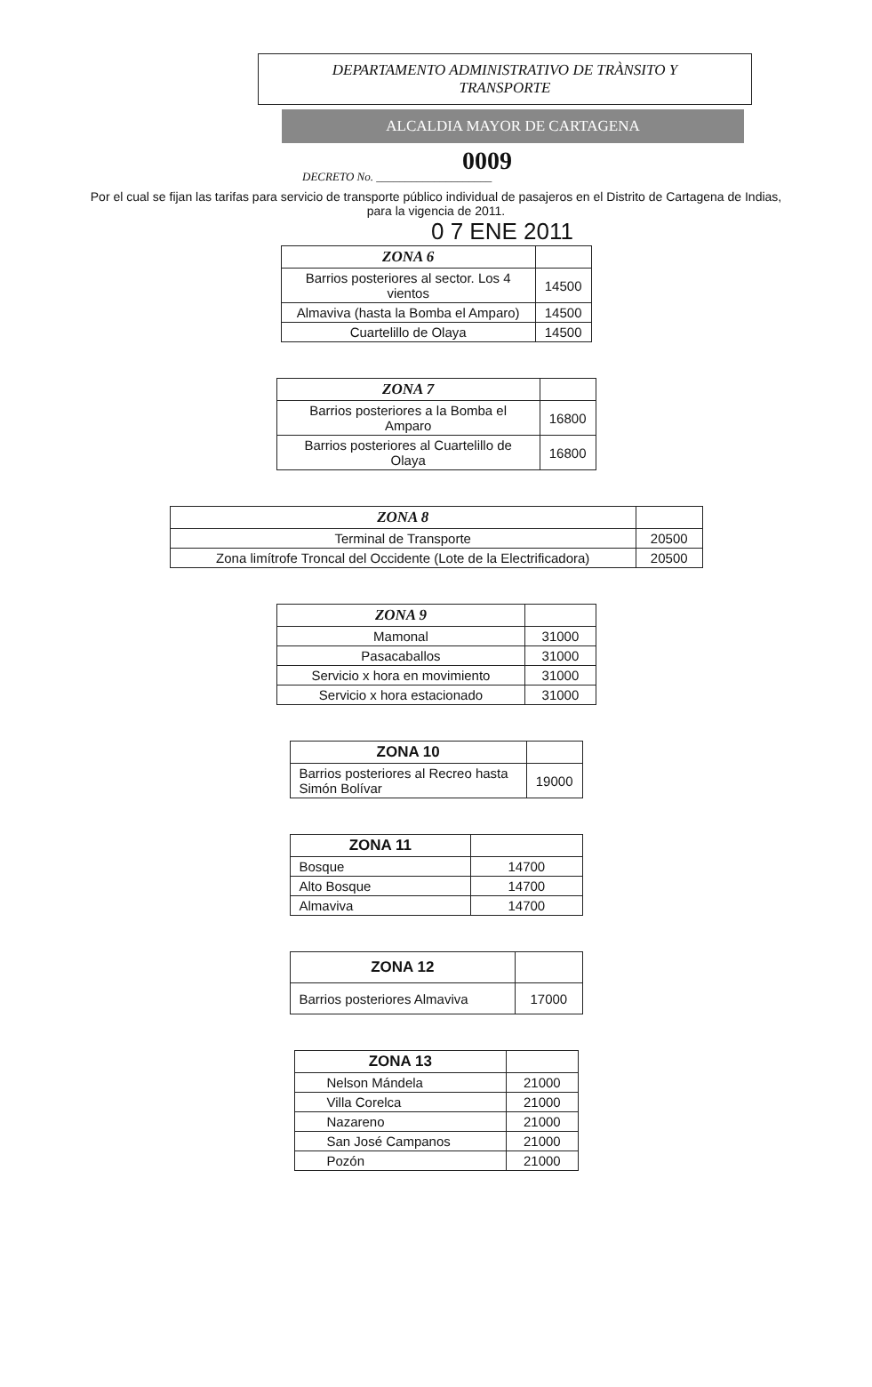DEPARTAMENTO ADMINISTRATIVO DE TRÀNSITO Y
TRANSPORTE
ALCALDIA MAYOR DE CARTAGENA
0009
DECRETO No. ____________________
Por el cual se fijan las tarifas para servicio de transporte público individual de pasajeros en el Distrito de Cartagena de Indias, para la vigencia de 2011.
0 7 ENE 2011
| ZONA 6 | |
| --- | --- |
| Barrios posteriores al sector. Los 4 vientos | 14500 |
| Almaviva (hasta la Bomba el Amparo) | 14500 |
| Cuartelillo de Olaya | 14500 |
| ZONA 7 | |
| --- | --- |
| Barrios posteriores a la Bomba el Amparo | 16800 |
| Barrios posteriores al Cuartelillo de Olaya | 16800 |
| ZONA 8 | |
| --- | --- |
| Terminal de Transporte | 20500 |
| Zona limítrofe Troncal del Occidente (Lote de la Electrificadora) | 20500 |
| ZONA 9 | |
| --- | --- |
| Mamonal | 31000 |
| Pasacaballos | 31000 |
| Servicio x hora en movimiento | 31000 |
| Servicio x hora estacionado | 31000 |
| ZONA 10 | |
| --- | --- |
| Barrios posteriores al Recreo hasta Simón Bolívar | 19000 |
| ZONA 11 | |
| --- | --- |
| Bosque | 14700 |
| Alto Bosque | 14700 |
| Almaviva | 14700 |
| ZONA 12 | |
| --- | --- |
| Barrios posteriores Almaviva | 17000 |
| ZONA 13 | |
| --- | --- |
| Nelson Mándela | 21000 |
| Villa Corelca | 21000 |
| Nazareno | 21000 |
| San José Campanos | 21000 |
| Pozón | 21000 |